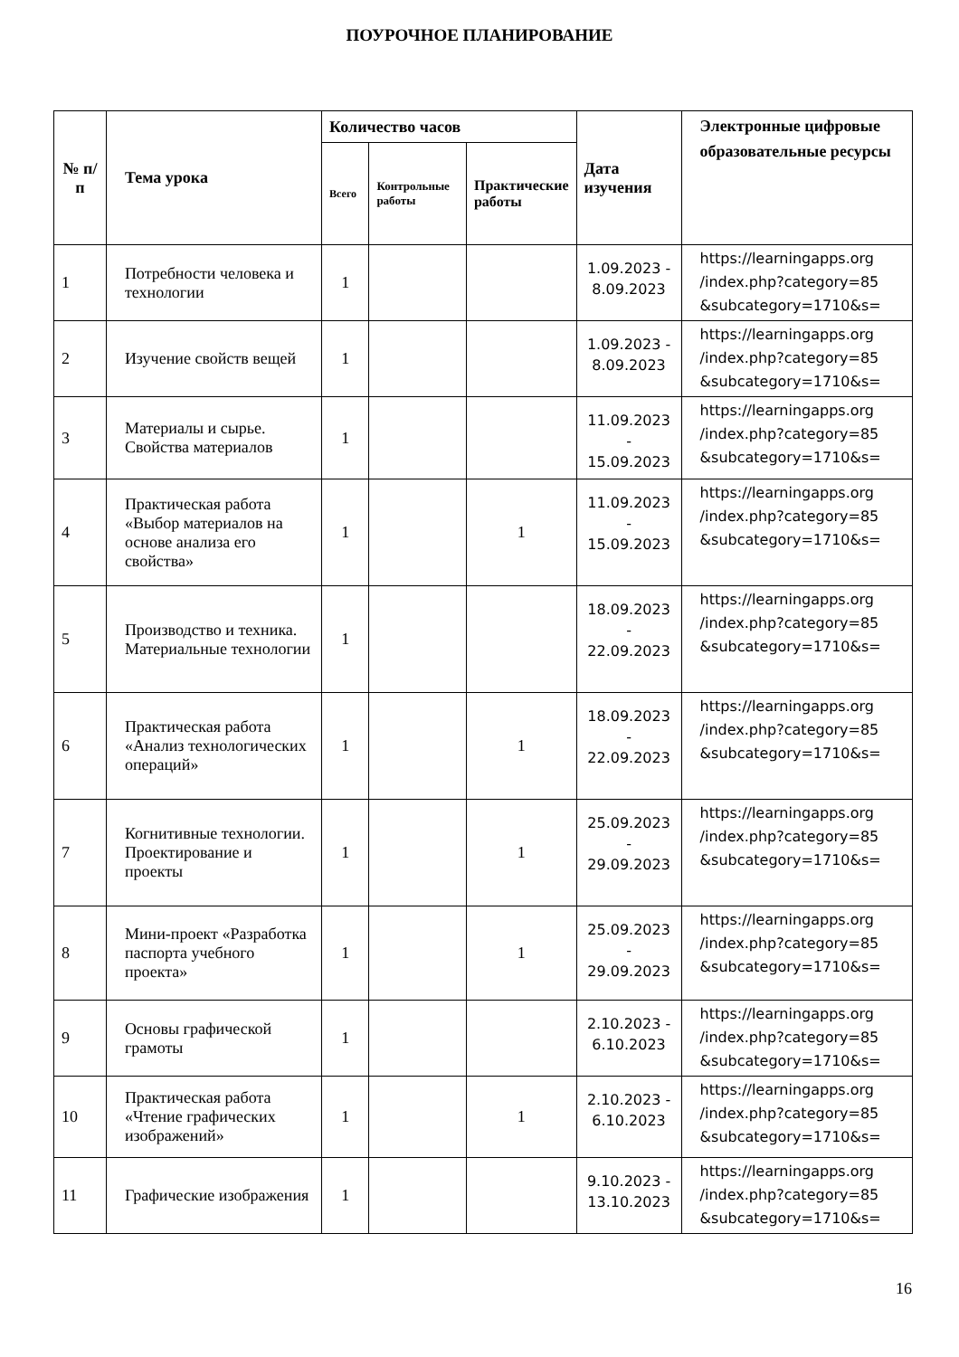ПОУРОЧНОЕ ПЛАНИРОВАНИЕ
| № п/ п | Тема урока | Количество часов | | | Дата изучения | Электронные цифровые образовательные ресурсы |
| --- | --- | --- | --- | --- | --- | --- |
| | | Всего | Контрольные работы | Практические работы | | |
| 1 | Потребности человека и технологии | 1 | | | 1.09.2023 - 8.09.2023 | https://learningapps.org /index.php?category=85 &subcategory=1710&s= |
| 2 | Изучение свойств вещей | 1 | | | 1.09.2023 - 8.09.2023 | https://learningapps.org /index.php?category=85 &subcategory=1710&s= |
| 3 | Материалы и сырье. Свойства материалов | 1 | | | 11.09.2023 - 15.09.2023 | https://learningapps.org /index.php?category=85 &subcategory=1710&s= |
| 4 | Практическая работа «Выбор материалов на основе анализа его свойства» | 1 | | 1 | 11.09.2023 - 15.09.2023 | https://learningapps.org /index.php?category=85 &subcategory=1710&s= |
| 5 | Производство и техника. Материальные технологии | 1 | | | 18.09.2023 - 22.09.2023 | https://learningapps.org /index.php?category=85 &subcategory=1710&s= |
| 6 | Практическая работа «Анализ технологических операций» | 1 | | 1 | 18.09.2023 - 22.09.2023 | https://learningapps.org /index.php?category=85 &subcategory=1710&s= |
| 7 | Когнитивные технологии. Проектирование и проекты | 1 | | 1 | 25.09.2023 - 29.09.2023 | https://learningapps.org /index.php?category=85 &subcategory=1710&s= |
| 8 | Мини-проект «Разработка паспорта учебного проекта» | 1 | | 1 | 25.09.2023 - 29.09.2023 | https://learningapps.org /index.php?category=85 &subcategory=1710&s= |
| 9 | Основы графической грамоты | 1 | | | 2.10.2023 - 6.10.2023 | https://learningapps.org /index.php?category=85 &subcategory=1710&s= |
| 10 | Практическая работа «Чтение графических изображений» | 1 | | 1 | 2.10.2023 - 6.10.2023 | https://learningapps.org /index.php?category=85 &subcategory=1710&s= |
| 11 | Графические изображения | 1 | | | 9.10.2023 - 13.10.2023 | https://learningapps.org /index.php?category=85 &subcategory=1710&s= |
16